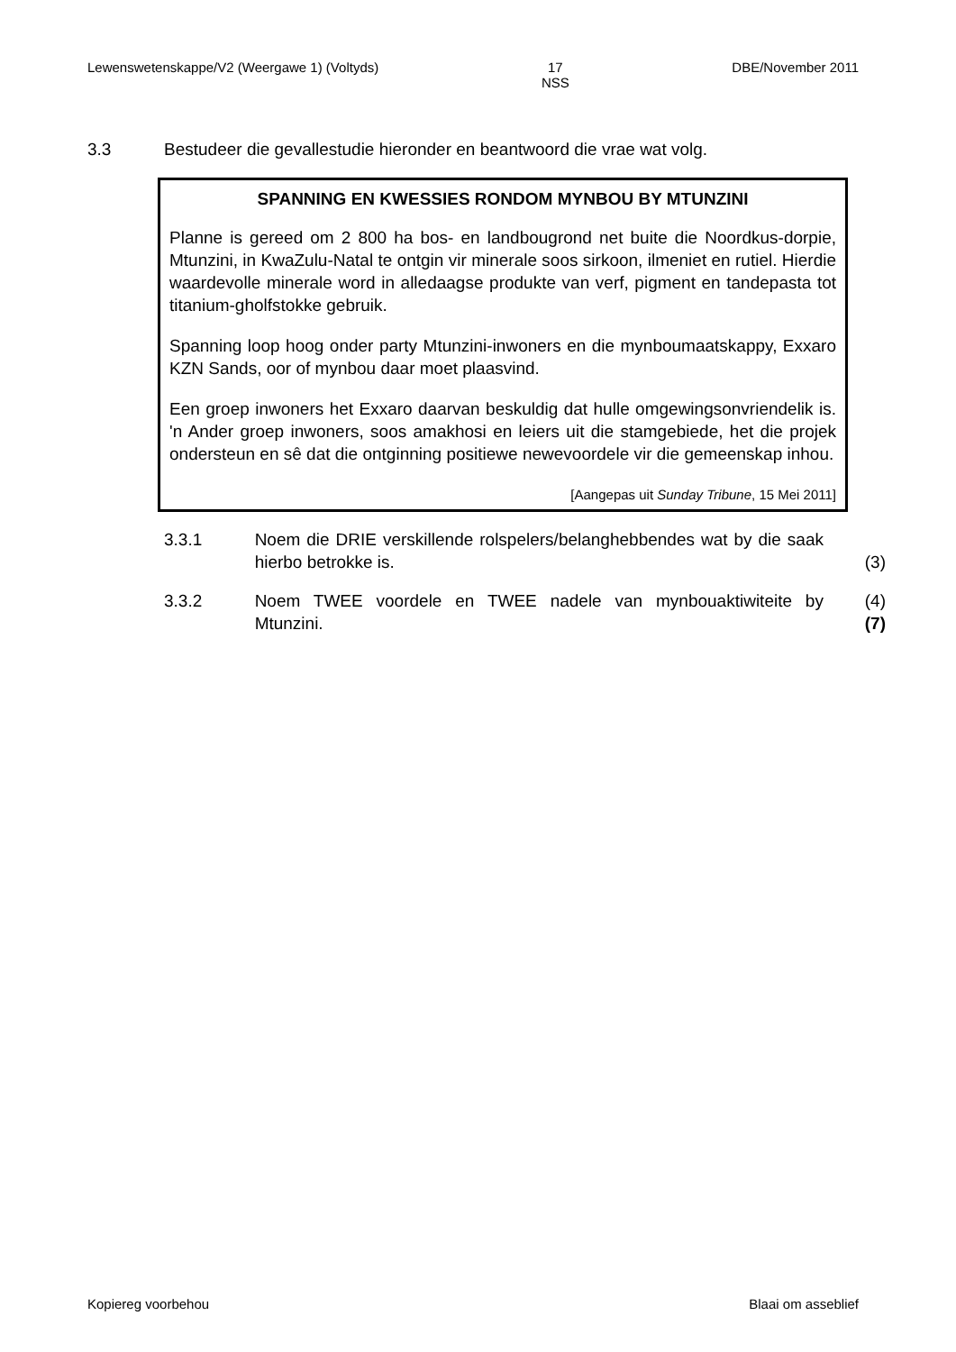Lewenswetenskappe/V2 (Weergawe 1) (Voltyds) 17
NSS DBE/November 2011
3.3 Bestudeer die gevallestudie hieronder en beantwoord die vrae wat volg.
SPANNING EN KWESSIES RONDOM MYNBOU BY MTUNZINI
Planne is gereed om 2 800 ha bos- en landbougrond net buite die Noordkus-dorpie, Mtunzini, in KwaZulu-Natal te ontgin vir minerale soos sirkoon, ilmeniet en rutiel. Hierdie waardevolle minerale word in alledaagse produkte van verf, pigment en tandepasta tot titanium-gholfstokke gebruik.
Spanning loop hoog onder party Mtunzini-inwoners en die mynboumaatskappy, Exxaro KZN Sands, oor of mynbou daar moet plaasvind.
Een groep inwoners het Exxaro daarvan beskuldig dat hulle omgewingsonvriendelik is. 'n Ander groep inwoners, soos amakhosi en leiers uit die stamgebiede, het die projek ondersteun en sê dat die ontginning positiewe newevoordele vir die gemeenskap inhou.
[Aangepas uit Sunday Tribune, 15 Mei 2011]
3.3.1 Noem die DRIE verskillende rolspelers/belanghebbendes wat by die saak hierbo betrokke is. (3)
3.3.2 Noem TWEE voordele en TWEE nadele van mynbouaktiwiteite by Mtunzini. (4)
(7)
Kopiereg voorbehou Blaai om asseblief